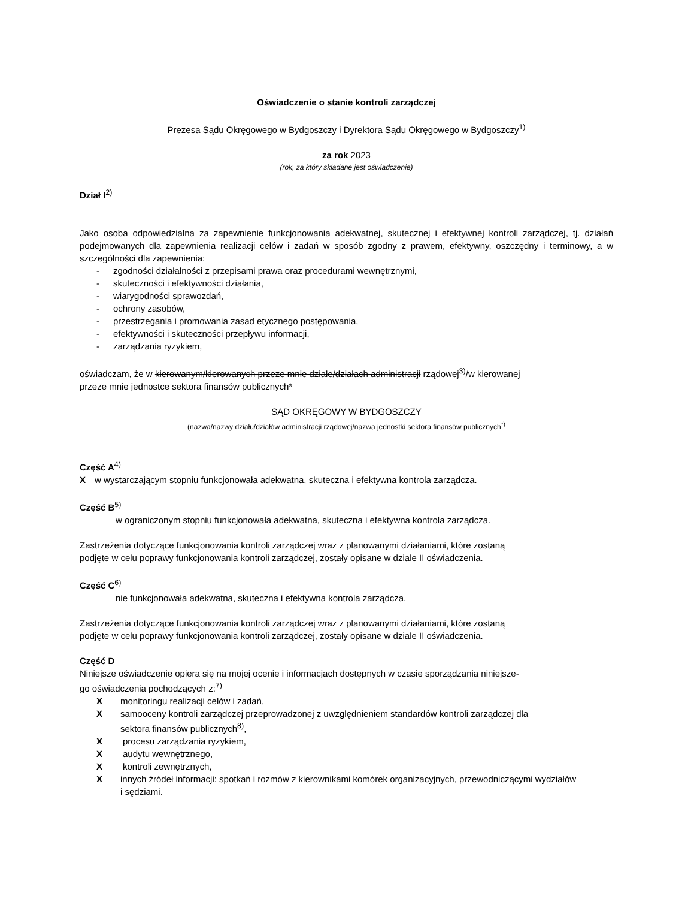Oświadczenie o stanie kontroli zarządczej
Prezesa Sądu Okręgowego w Bydgoszczy i Dyrektora Sądu Okręgowego w Bydgoszczy<sup>1)</sup>
za rok 2023
(rok, za który składane jest oświadczenie)
Dział I<sup>2)</sup>
Jako osoba odpowiedzialna za zapewnienie funkcjonowania adekwatnej, skutecznej i efektywnej kontroli zarządczej, tj. działań podejmowanych dla zapewnienia realizacji celów i zadań w sposób zgodny z prawem, efektywny, oszczędny i terminowy, a w szczególności dla zapewnienia:
- zgodności działalności z przepisami prawa oraz procedurami wewnętrznymi,
- skuteczności i efektywności działania,
- wiarygodności sprawozdań,
- ochrony zasobów,
- przestrzegania i promowania zasad etycznego postępowania,
- efektywności i skuteczności przepływu informacji,
- zarządzania ryzykiem,
oświadczam, że w kierowanym/kierowanych przeze mnie dziale/działach administracji rządowej<sup>3)</sup>/w kierowanej
przeze mnie jednostce sektora finansów publicznych*
SĄD OKRĘGOWY W BYDGOSZCZY
(nazwa/nazwy działu/działów administracji rządowej/nazwa jednostki sektora finansów publicznych<sup>*)</sup>
Część A<sup>4)</sup>
Xw wystarczającym stopniu funkcjonowała adekwatna, skuteczna i efektywna kontrola zarządcza.
Część B<sup>5)</sup>
□ w ograniczonym stopniu funkcjonowała adekwatna, skuteczna i efektywna kontrola zarządcza.
Zastrzeżenia dotyczące funkcjonowania kontroli zarządczej wraz z planowanymi działaniami, które zostaną
podjęte w celu poprawy funkcjonowania kontroli zarządczej, zostały opisane w dziale II oświadczenia.
Część C<sup>6)</sup>
□ nie funkcjonowała adekwatna, skuteczna i efektywna kontrola zarządcza.
Zastrzeżenia dotyczące funkcjonowania kontroli zarządczej wraz z planowanymi działaniami, które zostaną
podjęte w celu poprawy funkcjonowania kontroli zarządczej, zostały opisane w dziale II oświadczenia.
Część D
Niniejsze oświadczenie opiera się na mojej ocenie i informacjach dostępnych w czasie sporządzania niniejsze-
go oświadczenia pochodzących z:<sup>7)</sup>
Xmonitoringu realizacji celów i zadań,
Xsamooceny kontroli zarządczej przeprowadzonej z uwzględnieniem standardów kontroli zarządczej dla
sektora finansów publicznych<sup>8)</sup>,
Xprocesu zarządzania ryzykiem,
Xaudytu wewnętrznego,
Xkontroli zewnętrznych,
Xinnych źródeł informacji: spotkań i rozmów z kierownikami komórek organizacyjnych, przewodniczącymi wydziałów
i sędziami.